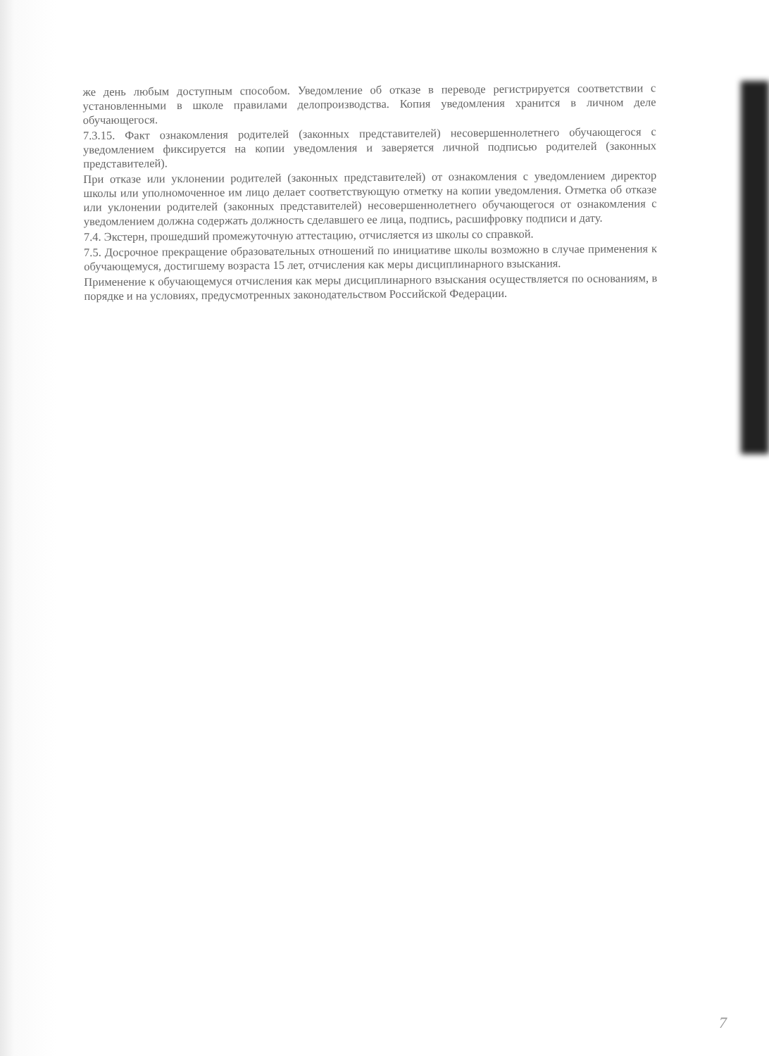же день любым доступным способом. Уведомление об отказе в переводе регистрируется соответствии с установленными в школе правилами делопроизводства. Копия уведомления хранится в личном деле обучающегося.
7.3.15. Факт ознакомления родителей (законных представителей) несовершеннолетнего обучающегося с уведомлением фиксируется на копии уведомления и заверяется личной подписью родителей (законных представителей).
При отказе или уклонении родителей (законных представителей) от ознакомления с уведомлением директор школы или уполномоченное им лицо делает соответствующую отметку на копии уведомления. Отметка об отказе или уклонении родителей (законных представителей) несовершеннолетнего обучающегося от ознакомления с уведомлением должна содержать должность сделавшего ее лица, подпись, расшифровку подписи и дату.
7.4. Экстерн, прошедший промежуточную аттестацию, отчисляется из школы со справкой.
7.5. Досрочное прекращение образовательных отношений по инициативе школы возможно в случае применения к обучающемуся, достигшему возраста 15 лет, отчисления как меры дисциплинарного взыскания.
Применение к обучающемуся отчисления как меры дисциплинарного взыскания осуществляется по основаниям, в порядке и на условиях, предусмотренных законодательством Российской Федерации.
7